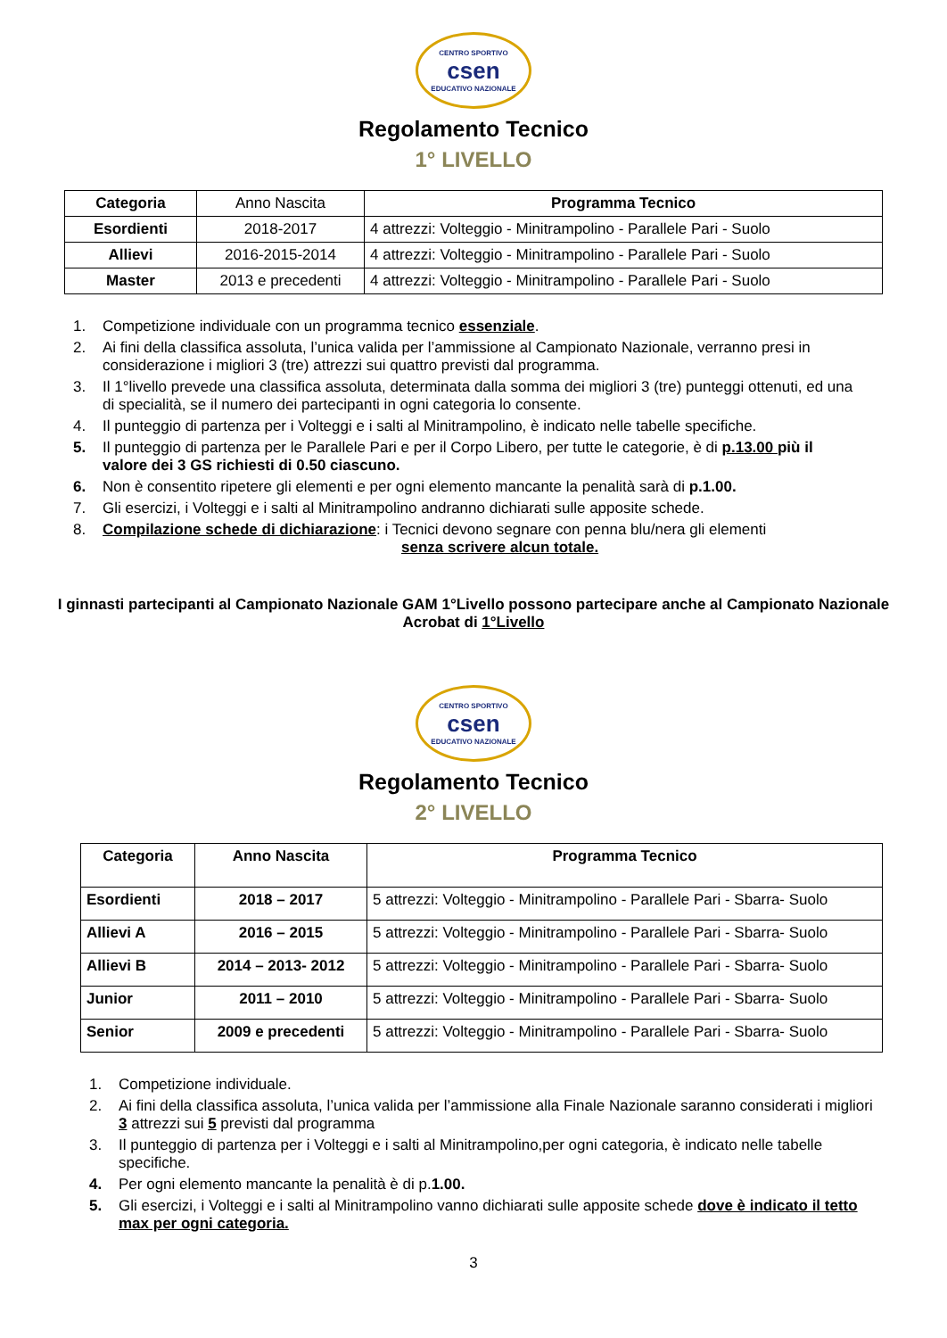CENTRO SPORTIVO
csen
EDUCATIVO NAZIONALE
Regolamento Tecnico
1° LIVELLO
| Categoria | Anno Nascita | Programma Tecnico |
| Esordienti | 2018-2017 | 4 attrezzi: Volteggio - Minitrampolino - Parallele Pari - Suolo |
| Allievi | 2016-2015-2014 | 4 attrezzi: Volteggio - Minitrampolino - Parallele Pari - Suolo |
| Master | 2013 e precedenti | 4 attrezzi: Volteggio - Minitrampolino - Parallele Pari - Suolo |
1. Competizione individuale con un programma tecnico essenziale.
2. Ai fini della classifica assoluta, l’unica valida per l’ammissione al Campionato Nazionale, verranno presi in considerazione i migliori 3 (tre) attrezzi sui quattro previsti dal programma.
3. Il 1°livello prevede una classifica assoluta, determinata dalla somma dei migliori 3 (tre) punteggi ottenuti, ed una di specialità, se il numero dei partecipanti in ogni categoria lo consente.
4. Il punteggio di partenza per i Volteggi e i salti al Minitrampolino, è indicato nelle tabelle specifiche.
5. Il punteggio di partenza per le Parallele Pari e per il Corpo Libero, per tutte le categorie, è di p.13.00 più il valore dei 3 GS richiesti di 0.50 ciascuno.
6. Non è consentito ripetere gli elementi e per ogni elemento mancante la penalità sarà di p.1.00.
7. Gli esercizi, i Volteggi e i salti al Minitrampolino andranno dichiarati sulle apposite schede.
8. Compilazione schede di dichiarazione: i Tecnici devono segnare con penna blu/nera gli elementi
senza scrivere alcun totale.
I ginnasti partecipanti al Campionato Nazionale GAM 1°Livello possono partecipare anche al Campionato Nazionale
Acrobat di 1°Livello
CENTRO SPORTIVO
csen
EDUCATIVO NAZIONALE
Regolamento Tecnico
2° LIVELLO
| Categoria | Anno Nascita | Programma Tecnico |
| --- | --- | --- |
| Esordienti | 2018 – 2017 | 5 attrezzi: Volteggio - Minitrampolino - Parallele Pari - Sbarra- Suolo |
| Allievi A | 2016 – 2015 | 5 attrezzi: Volteggio - Minitrampolino - Parallele Pari - Sbarra- Suolo |
| Allievi B | 2014 – 2013- 2012 | 5 attrezzi: Volteggio - Minitrampolino - Parallele Pari - Sbarra- Suolo |
| Junior | 2011 – 2010 | 5 attrezzi: Volteggio - Minitrampolino - Parallele Pari - Sbarra- Suolo |
| Senior | 2009 e precedenti | 5 attrezzi: Volteggio - Minitrampolino - Parallele Pari - Sbarra- Suolo |
1. Competizione individuale.
2. Ai fini della classifica assoluta, l’unica valida per l’ammissione alla Finale Nazionale saranno considerati i migliori 3 attrezzi sui 5 previsti dal programma
3. Il punteggio di partenza per i Volteggi e i salti al Minitrampolino,per ogni categoria, è indicato nelle tabelle specifiche.
4. Per ogni elemento mancante la penalità è di p.1.00.
5. Gli esercizi, i Volteggi e i salti al Minitrampolino vanno dichiarati sulle apposite schede dove è indicato il tetto max per ogni categoria.
3